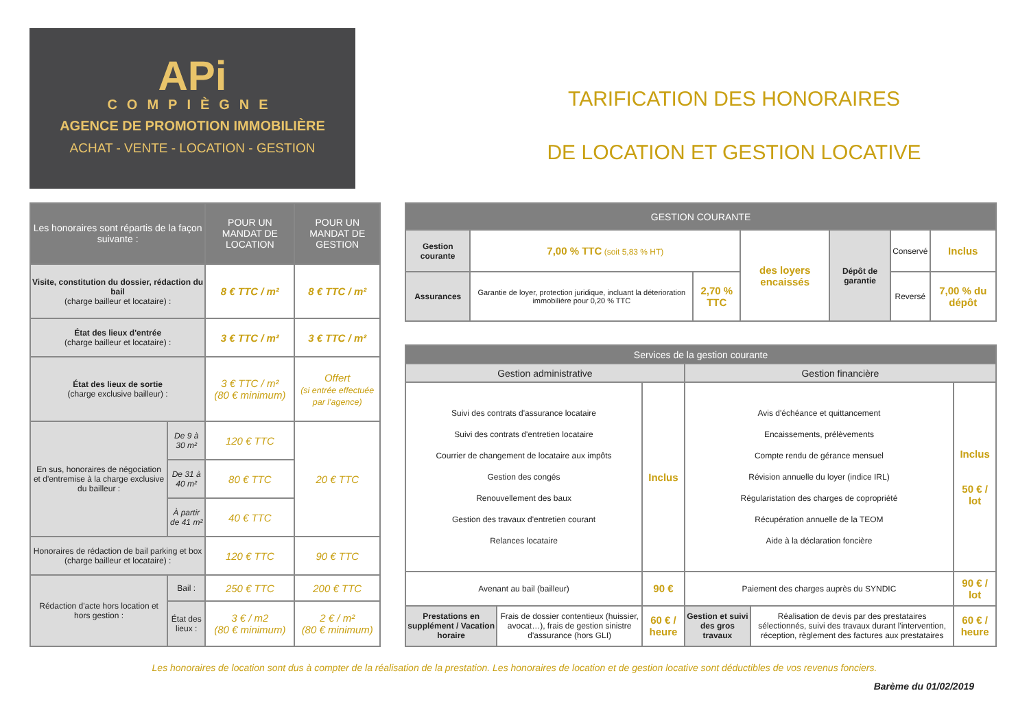APi
COMPIÈGNE
AGENCE DE PROMOTION IMMOBILIÈRE
ACHAT - VENTE - LOCATION - GESTION
TARIFICATION DES HONORAIRES
DE LOCATION ET GESTION LOCATIVE
| Les honoraires sont répartis de la façon suivante : | | POUR UN MANDAT DE LOCATION | POUR UN MANDAT DE GESTION |
| --- | --- | --- | --- |
| Visite, constitution du dossier, rédaction du bail (charge bailleur et locataire) : | | 8 € TTC / m² | 8 € TTC / m² |
| État des lieux d'entrée (charge bailleur et locataire) : | | 3 € TTC / m² | 3 € TTC / m² |
| État des lieux de sortie (charge exclusive bailleur) : | | 3 € TTC / m² (80 € minimum) | Offert (si entrée effectuée par l'agence) |
| En sus, honoraires de négociation et d'entremise à la charge exclusive du bailleur : | De 9 à 30 m² | 120 € TTC | 20 € TTC |
| | De 31 à 40 m² | 80 € TTC | |
| | À partir de 41 m² | 40 € TTC | |
| Honoraires de rédaction de bail parking et box (charge bailleur et locataire) : | | 120 € TTC | 90 € TTC |
| Rédaction d'acte hors location et hors gestion : | Bail : | 250 € TTC | 200 € TTC |
| | État des lieux : | 3 € / m2 (80 € minimum) | 2 € / m² (80 € minimum) |
| GESTION COURANTE | | | | | | |
| --- | --- | --- | --- | --- | --- | --- |
| Gestion courante | 7,00 % TTC (soit 5,83 % HT) | | des loyers encaissés | Dépôt de garantie | Conservé | Inclus |
| Assurances | Garantie de loyer, protection juridique, incluant la déterioration immobilière pour 0,20 % TTC | 2,70 % TTC | | | Reversé | 7,00 % du dépôt |
| Services de la gestion courante | | | | | |
| --- | --- | --- | --- | --- | --- |
| Gestion administrative | | | Gestion financière | | |
| Suivi des contrats d'assurance locataire Suivi des contrats d'entretien locataire Courrier de changement de locataire aux impôts Gestion des congés Renouvellement des baux Gestion des travaux d'entretien courant Relances locataire | | Inclus | Avis d'échéance et quittancement Encaissements, prélèvements Compte rendu de gérance mensuel Révision annuelle du loyer (indice IRL) Régularistation des charges de copropriété Récupération annuelle de la TEOM Aide à la déclaration foncière | | Inclus 50 € / lot |
| Avenant au bail (bailleur) | | 90 € | Paiement des charges auprès du SYNDIC | | 90 € / lot |
| Prestations en supplément / Vacation horaire | Frais de dossier contentieux (huissier, avocat…), frais de gestion sinistre d'assurance (hors GLI) | 60 € / heure | Gestion et suivi des gros travaux | Réalisation de devis par des prestataires sélectionnés, suivi des travaux durant l'intervention, réception, règlement des factures aux prestataires | 60 € / heure |
Les honoraires de location sont dus à compter de la réalisation de la prestation. Les honoraires de location et de gestion locative sont déductibles de vos revenus fonciers.
Barème du 01/02/2019